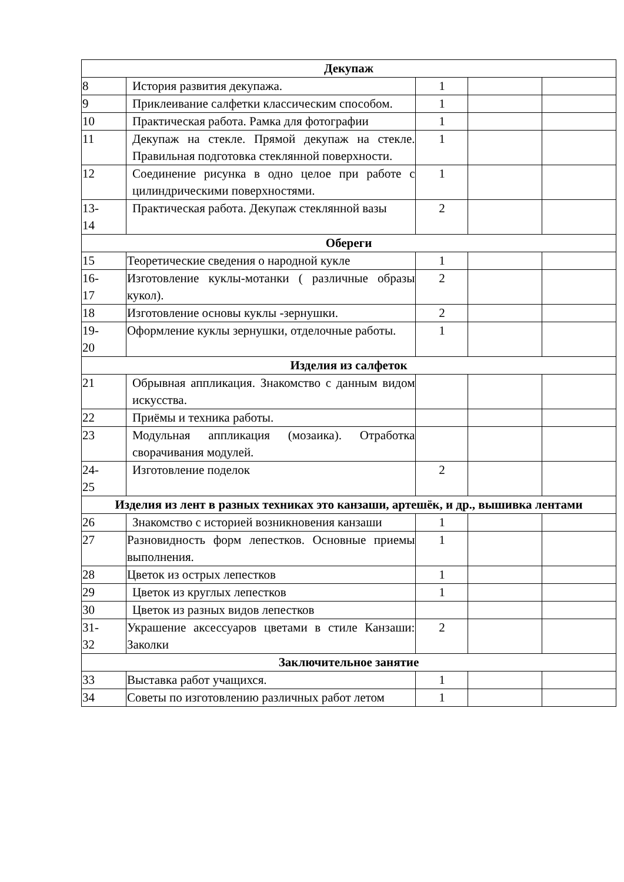| Декупаж | | | | |
| 8 | История развития декупажа. | 1 | | |
| 9 | Приклеивание салфетки классическим способом. | 1 | | |
| 10 | Практическая работа. Рамка для фотографии | 1 | | |
| 11 | Декупаж на стекле. Прямой декупаж на стекле. Правильная подготовка стеклянной поверхности. | 1 | | |
| 12 | Соединение рисунка в одно целое при работе с цилиндрическими поверхностями. | 1 | | |
| 13- 14 | Практическая работа. Декупаж стеклянной вазы | 2 | | |
| Обереги | | | | |
| 15 | Теоретические сведения о народной кукле | 1 | | |
| 16- 17 | Изготовление куклы-мотанки ( различные образы кукол). | 2 | | |
| 18 | Изготовление основы куклы -зернушки. | 2 | | |
| 19- 20 | Оформление куклы зернушки, отделочные работы. | 1 | | |
| Изделия из салфеток | | | | |
| 21 | Обрывная аппликация. Знакомство с данным видом искусства. | | | |
| 22 | Приёмы и техника работы. | | | |
| 23 | Модульная аппликация (мозаика). Отработка сворачивания модулей. | | | |
| 24- 25 | Изготовление поделок | 2 | | |
| Изделия из лент в разных техниках это канзаши, артешёк, и др., вышивка лентами | | | | |
| 26 | Знакомство с историей возникновения канзаши | 1 | | |
| 27 | Разновидность форм лепестков. Основные приемы выполнения. | 1 | | |
| 28 | Цветок из острых лепестков | 1 | | |
| 29 | Цветок из круглых лепестков | 1 | | |
| 30 | Цветок из разных видов лепестков | | | |
| 31- 32 | Украшение аксессуаров цветами в стиле Канзаши: Заколки | 2 | | |
| Заключительное занятие | | | | |
| 33 | Выставка работ учащихся. | 1 | | |
| 34 | Советы по изготовлению различных работ летом | 1 | | |